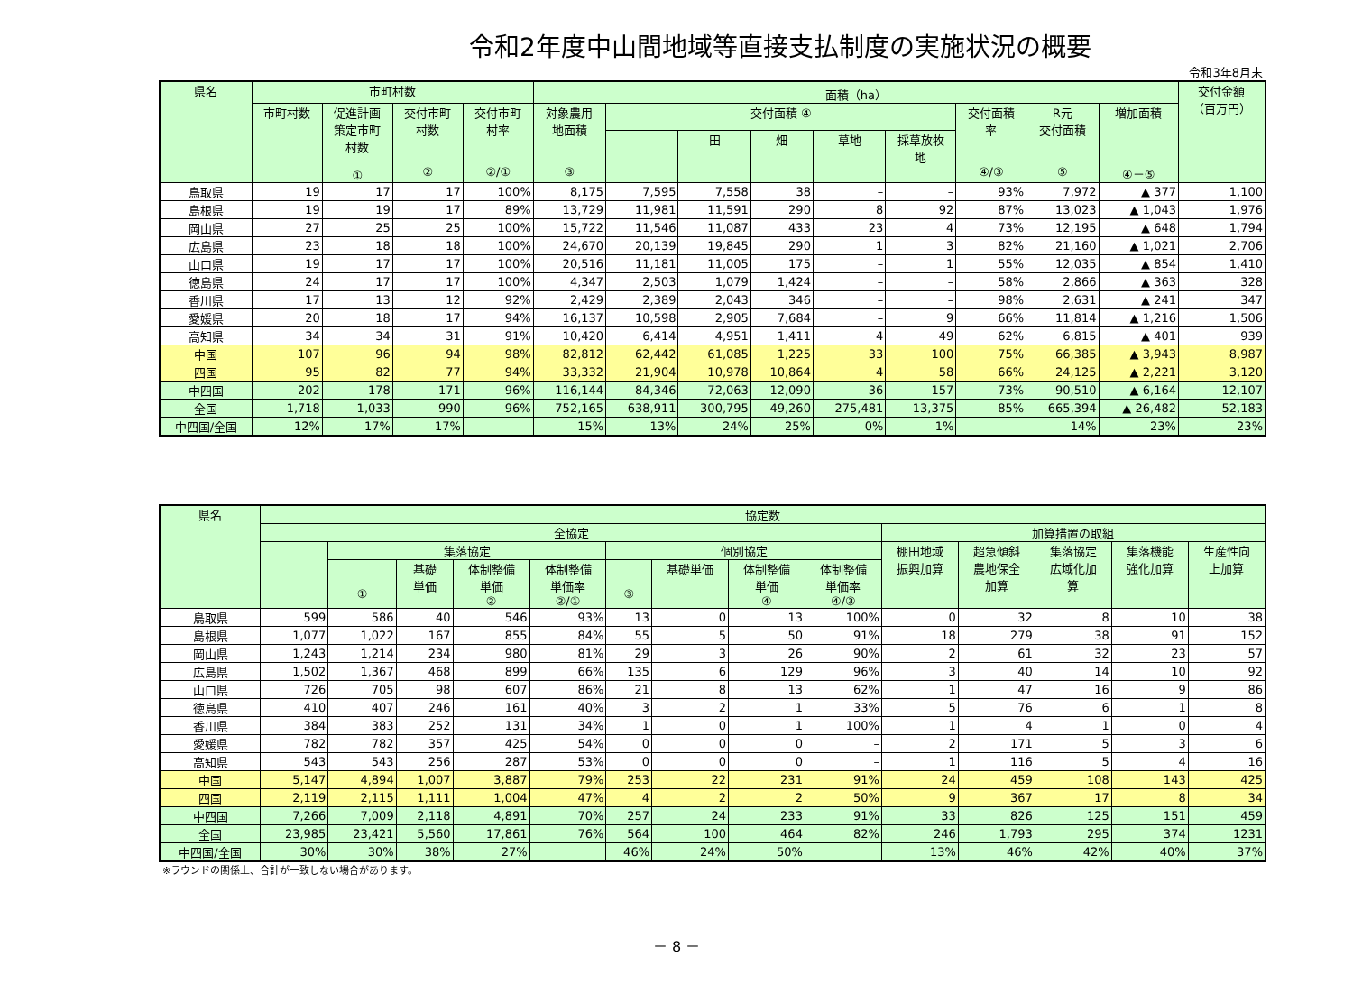令和2年度中山間地域等直接支払制度の実施状況の概要
令和3年8月末
| 県名 | 市町村数 | | | | 面積（ha） | | | | | | | | | 交付金額 （百万円） |
| --- | --- | --- | --- | --- | --- | --- | --- | --- | --- | --- | --- | --- | --- | --- |
| | 市町村数 | 促進計画 策定市町 村数 ① | 交付市町 村数 ② | 交付市町 村率 ②/① | 対象農用 地面積 ③ | 交付面積 ④ | | | | | 交付面積 率 ④/③ | R元 交付面積 ⑤ | 増加面積 ④－⑤ | |
| | | | | | | | 田 | 畑 | 草地 | 採草放牧 地 | | | | |
| 鳥取県 | 19 | 17 | 17 | 100% | 8,175 | 7,595 | 7,558 | 38 | – | – | 93% | 7,972 | ▲ 377 | 1,100 |
| 島根県 | 19 | 19 | 17 | 89% | 13,729 | 11,981 | 11,591 | 290 | 8 | 92 | 87% | 13,023 | ▲ 1,043 | 1,976 |
| 岡山県 | 27 | 25 | 25 | 100% | 15,722 | 11,546 | 11,087 | 433 | 23 | 4 | 73% | 12,195 | ▲ 648 | 1,794 |
| 広島県 | 23 | 18 | 18 | 100% | 24,670 | 20,139 | 19,845 | 290 | 1 | 3 | 82% | 21,160 | ▲ 1,021 | 2,706 |
| 山口県 | 19 | 17 | 17 | 100% | 20,516 | 11,181 | 11,005 | 175 | – | 1 | 55% | 12,035 | ▲ 854 | 1,410 |
| 徳島県 | 24 | 17 | 17 | 100% | 4,347 | 2,503 | 1,079 | 1,424 | – | – | 58% | 2,866 | ▲ 363 | 328 |
| 香川県 | 17 | 13 | 12 | 92% | 2,429 | 2,389 | 2,043 | 346 | – | – | 98% | 2,631 | ▲ 241 | 347 |
| 愛媛県 | 20 | 18 | 17 | 94% | 16,137 | 10,598 | 2,905 | 7,684 | – | 9 | 66% | 11,814 | ▲ 1,216 | 1,506 |
| 高知県 | 34 | 34 | 31 | 91% | 10,420 | 6,414 | 4,951 | 1,411 | 4 | 49 | 62% | 6,815 | ▲ 401 | 939 |
| 中国 | 107 | 96 | 94 | 98% | 82,812 | 62,442 | 61,085 | 1,225 | 33 | 100 | 75% | 66,385 | ▲ 3,943 | 8,987 |
| 四国 | 95 | 82 | 77 | 94% | 33,332 | 21,904 | 10,978 | 10,864 | 4 | 58 | 66% | 24,125 | ▲ 2,221 | 3,120 |
| 中四国 | 202 | 178 | 171 | 96% | 116,144 | 84,346 | 72,063 | 12,090 | 36 | 157 | 73% | 90,510 | ▲ 6,164 | 12,107 |
| 全国 | 1,718 | 1,033 | 990 | 96% | 752,165 | 638,911 | 300,795 | 49,260 | 275,481 | 13,375 | 85% | 665,394 | ▲ 26,482 | 52,183 |
| 中四国/全国 | 12% | 17% | 17% | | 15% | 13% | 24% | 25% | 0% | 1% | | 14% | 23% | 23% |
| 県名 | 協定数 | | | | | | | | | | | | | |
| --- | --- | --- | --- | --- | --- | --- | --- | --- | --- | --- | --- | --- | --- | --- |
| | 全協定 | | | | | | | | | 加算措置の取組 | | | | |
| | | 集落協定 | | | | 個別協定 | | | | 棚田地域 振興加算 | 超急傾斜 農地保全 加算 | 集落協定 広域化加 算 | 集落機能 強化加算 | 生産性向 上加算 |
| | | ① | 基礎 単価 | 体制整備 単価 ② | 体制整備 単価率 ②/① | ③ | 基礎単価 | 体制整備 単価 ④ | 体制整備 単価率 ④/③ | | | | | |
| 鳥取県 | 599 | 586 | 40 | 546 | 93% | 13 | 0 | 13 | 100% | 0 | 32 | 8 | 10 | 38 |
| 島根県 | 1,077 | 1,022 | 167 | 855 | 84% | 55 | 5 | 50 | 91% | 18 | 279 | 38 | 91 | 152 |
| 岡山県 | 1,243 | 1,214 | 234 | 980 | 81% | 29 | 3 | 26 | 90% | 2 | 61 | 32 | 23 | 57 |
| 広島県 | 1,502 | 1,367 | 468 | 899 | 66% | 135 | 6 | 129 | 96% | 3 | 40 | 14 | 10 | 92 |
| 山口県 | 726 | 705 | 98 | 607 | 86% | 21 | 8 | 13 | 62% | 1 | 47 | 16 | 9 | 86 |
| 徳島県 | 410 | 407 | 246 | 161 | 40% | 3 | 2 | 1 | 33% | 5 | 76 | 6 | 1 | 8 |
| 香川県 | 384 | 383 | 252 | 131 | 34% | 1 | 0 | 1 | 100% | 1 | 4 | 1 | 0 | 4 |
| 愛媛県 | 782 | 782 | 357 | 425 | 54% | 0 | 0 | 0 | – | 2 | 171 | 5 | 3 | 6 |
| 高知県 | 543 | 543 | 256 | 287 | 53% | 0 | 0 | 0 | – | 1 | 116 | 5 | 4 | 16 |
| 中国 | 5,147 | 4,894 | 1,007 | 3,887 | 79% | 253 | 22 | 231 | 91% | 24 | 459 | 108 | 143 | 425 |
| 四国 | 2,119 | 2,115 | 1,111 | 1,004 | 47% | 4 | 2 | 2 | 50% | 9 | 367 | 17 | 8 | 34 |
| 中四国 | 7,266 | 7,009 | 2,118 | 4,891 | 70% | 257 | 24 | 233 | 91% | 33 | 826 | 125 | 151 | 459 |
| 全国 | 23,985 | 23,421 | 5,560 | 17,861 | 76% | 564 | 100 | 464 | 82% | 246 | 1,793 | 295 | 374 | 1231 |
| 中四国/全国 | 30% | 30% | 38% | 27% | | 46% | 24% | 50% | | 13% | 46% | 42% | 40% | 37% |
※ラウンドの関係上、合計が一致しない場合があります。
－ 8 －